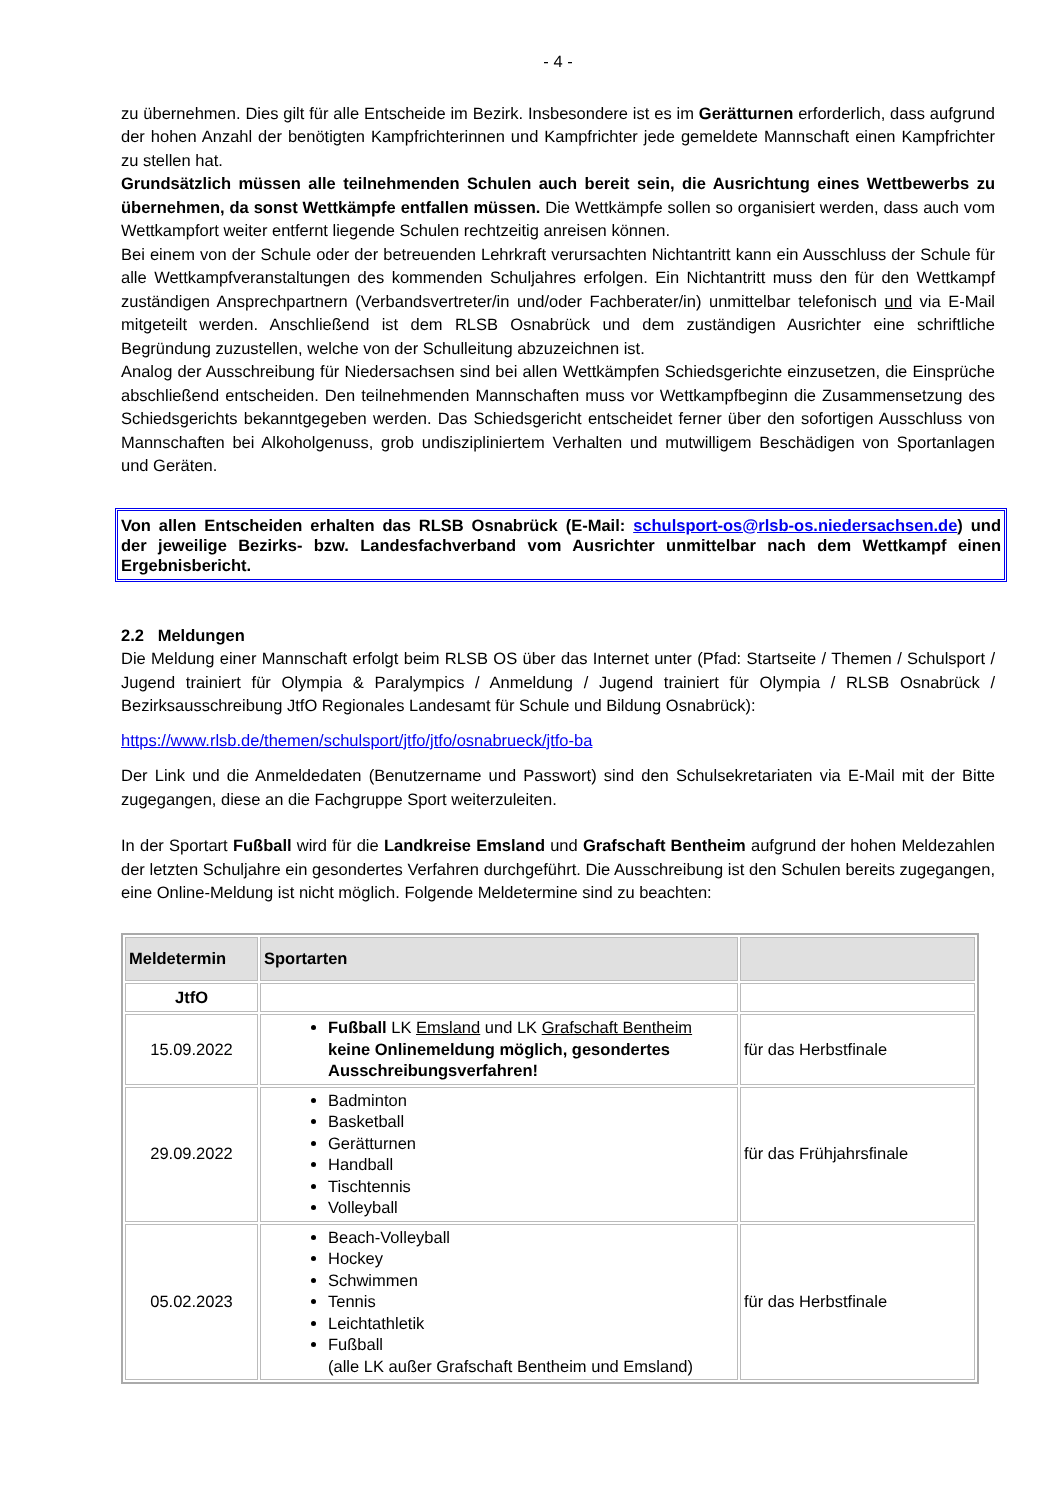- 4 -
zu übernehmen. Dies gilt für alle Entscheide im Bezirk. Insbesondere ist es im Gerätturnen erforderlich, dass aufgrund der hohen Anzahl der benötigten Kampfrichterinnen und Kampfrichter jede gemeldete Mannschaft einen Kampfrichter zu stellen hat.
Grundsätzlich müssen alle teilnehmenden Schulen auch bereit sein, die Ausrichtung eines Wettbewerbs zu übernehmen, da sonst Wettkämpfe entfallen müssen. Die Wettkämpfe sollen so organisiert werden, dass auch vom Wettkampfort weiter entfernt liegende Schulen rechtzeitig anreisen können.
Bei einem von der Schule oder der betreuenden Lehrkraft verursachten Nichtantritt kann ein Ausschluss der Schule für alle Wettkampfveranstaltungen des kommenden Schuljahres erfolgen. Ein Nichtantritt muss den für den Wettkampf zuständigen Ansprechpartnern (Verbandsvertreter/in und/oder Fachberater/in) unmittelbar telefonisch und via E-Mail mitgeteilt werden. Anschließend ist dem RLSB Osnabrück und dem zuständigen Ausrichter eine schriftliche Begründung zuzustellen, welche von der Schulleitung abzuzeichnen ist.
Analog der Ausschreibung für Niedersachsen sind bei allen Wettkämpfen Schiedsgerichte einzusetzen, die Einsprüche abschließend entscheiden. Den teilnehmenden Mannschaften muss vor Wettkampfbeginn die Zusammensetzung des Schiedsgerichts bekanntgegeben werden. Das Schiedsgericht entscheidet ferner über den sofortigen Ausschluss von Mannschaften bei Alkoholgenuss, grob undiszipliniertem Verhalten und mutwilligem Beschädigen von Sportanlagen und Geräten.
Von allen Entscheiden erhalten das RLSB Osnabrück (E-Mail: schulsport-os@rlsb-os.niedersachsen.de) und der jeweilige Bezirks- bzw. Landesfachverband vom Ausrichter unmittelbar nach dem Wettkampf einen Ergebnisbericht.
2.2 Meldungen
Die Meldung einer Mannschaft erfolgt beim RLSB OS über das Internet unter (Pfad: Startseite / Themen / Schulsport / Jugend trainiert für Olympia & Paralympics / Anmeldung / Jugend trainiert für Olympia / RLSB Osnabrück / Bezirksausschreibung JtfO Regionales Landesamt für Schule und Bildung Osnabrück):
https://www.rlsb.de/themen/schulsport/jtfo/jtfo/osnabrueck/jtfo-ba
Der Link und die Anmeldedaten (Benutzername und Passwort) sind den Schulsekretariaten via E-Mail mit der Bitte zugegangen, diese an die Fachgruppe Sport weiterzuleiten.
In der Sportart Fußball wird für die Landkreise Emsland und Grafschaft Bentheim aufgrund der hohen Meldezahlen der letzten Schuljahre ein gesondertes Verfahren durchgeführt. Die Ausschreibung ist den Schulen bereits zugegangen, eine Online-Meldung ist nicht möglich. Folgende Meldetermine sind zu beachten:
| Meldetermin | Sportarten | |
| --- | --- | --- |
| JtfO | | |
| 15.09.2022 | Fußball LK Emsland und LK Grafschaft Bentheim keine Onlinemeldung möglich, gesondertes Ausschreibungsverfahren! | für das Herbstfinale |
| 29.09.2022 | Badminton Basketball Gerätturnen Handball Tischtennis Volleyball | für das Frühjahrsfinale |
| 05.02.2023 | Beach-Volleyball Hockey Schwimmen Tennis Leichtathletik Fußball (alle LK außer Grafschaft Bentheim und Emsland) | für das Herbstfinale |